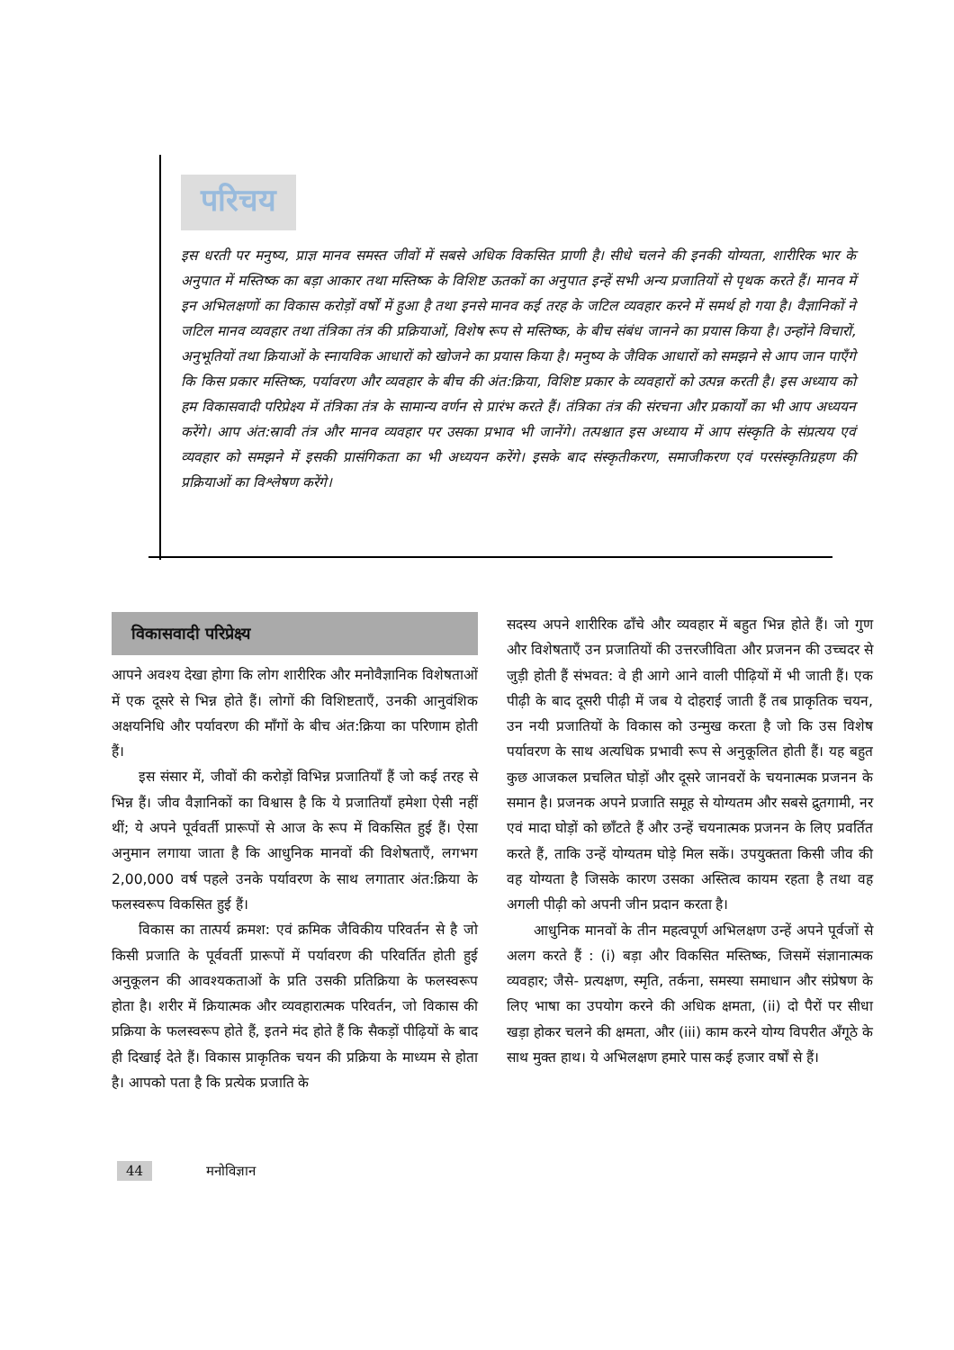परिचय
इस धरती पर मनुष्य, प्राज्ञ मानव समस्त जीवों में सबसे अधिक विकसित प्राणी है। सीधे चलने की इनकी योग्यता, शारीरिक भार के अनुपात में मस्तिष्क का बड़ा आकार तथा मस्तिष्क के विशिष्ट ऊतकों का अनुपात इन्हें सभी अन्य प्रजातियों से पृथक करते हैं। मानव में इन अभिलक्षणों का विकास करोड़ों वर्षों में हुआ है तथा इनसे मानव कई तरह के जटिल व्यवहार करने में समर्थ हो गया है। वैज्ञानिकों ने जटिल मानव व्यवहार तथा तंत्रिका तंत्र की प्रक्रियाओं, विशेष रूप से मस्तिष्क, के बीच संबंध जानने का प्रयास किया है। उन्होंने विचारों, अनुभूतियों तथा क्रियाओं के स्नायविक आधारों को खोजने का प्रयास किया है। मनुष्य के जैविक आधारों को समझने से आप जान पाएँगे कि किस प्रकार मस्तिष्क, पर्यावरण और व्यवहार के बीच की अंत:क्रिया, विशिष्ट प्रकार के व्यवहारों को उत्पन्न करती है। इस अध्याय को हम विकासवादी परिप्रेक्ष्य में तंत्रिका तंत्र के सामान्य वर्णन से प्रारंभ करते हैं। तंत्रिका तंत्र की संरचना और प्रकार्यों का भी आप अध्ययन करेंगे। आप अंत:स्रावी तंत्र और मानव व्यवहार पर उसका प्रभाव भी जानेंगे। तत्पश्चात इस अध्याय में आप संस्कृति के संप्रत्यय एवं व्यवहार को समझने में इसकी प्रासंगिकता का भी अध्ययन करेंगे। इसके बाद संस्कृतीकरण, समाजीकरण एवं परसंस्कृतिग्रहण की प्रक्रियाओं का विश्लेषण करेंगे।
विकासवादी परिप्रेक्ष्य
आपने अवश्य देखा होगा कि लोग शारीरिक और मनोवैज्ञानिक विशेषताओं में एक दूसरे से भिन्न होते हैं। लोगों की विशिष्टताएँ, उनकी आनुवंशिक अक्षयनिधि और पर्यावरण की माँगों के बीच अंत:क्रिया का परिणाम होती हैं।
इस संसार में, जीवों की करोड़ों विभिन्न प्रजातियाँ हैं जो कई तरह से भिन्न हैं। जीव वैज्ञानिकों का विश्वास है कि ये प्रजातियाँ हमेशा ऐसी नहीं थीं; ये अपने पूर्ववर्ती प्रारूपों से आज के रूप में विकसित हुई हैं। ऐसा अनुमान लगाया जाता है कि आधुनिक मानवों की विशेषताएँ, लगभग 2,00,000 वर्ष पहले उनके पर्यावरण के साथ लगातार अंत:क्रिया के फलस्वरूप विकसित हुई हैं।
विकास का तात्पर्य क्रमश: एवं क्रमिक जैविकीय परिवर्तन से है जो किसी प्रजाति के पूर्ववर्ती प्रारूपों में पर्यावरण की परिवर्तित होती हुई अनुकूलन की आवश्यकताओं के प्रति उसकी प्रतिक्रिया के फलस्वरूप होता है। शरीर में क्रियात्मक और व्यवहारात्मक परिवर्तन, जो विकास की प्रक्रिया के फलस्वरूप होते हैं, इतने मंद होते हैं कि सैकड़ों पीढ़ियों के बाद ही दिखाई देते हैं। विकास प्राकृतिक चयन की प्रक्रिया के माध्यम से होता है। आपको पता है कि प्रत्येक प्रजाति के
सदस्य अपने शारीरिक ढाँचे और व्यवहार में बहुत भिन्न होते हैं। जो गुण और विशेषताएँ उन प्रजातियों की उत्तरजीविता और प्रजनन की उच्चदर से जुड़ी होती हैं संभवत: वे ही आगे आने वाली पीढ़ियों में भी जाती हैं। एक पीढ़ी के बाद दूसरी पीढ़ी में जब ये दोहराई जाती हैं तब प्राकृतिक चयन, उन नयी प्रजातियों के विकास को उन्मुख करता है जो कि उस विशेष पर्यावरण के साथ अत्यधिक प्रभावी रूप से अनुकूलित होती हैं। यह बहुत कुछ आजकल प्रचलित घोड़ों और दूसरे जानवरों के चयनात्मक प्रजनन के समान है। प्रजनक अपने प्रजाति समूह से योग्यतम और सबसे द्रुतगामी, नर एवं मादा घोड़ों को छाँटते हैं और उन्हें चयनात्मक प्रजनन के लिए प्रवर्तित करते हैं, ताकि उन्हें योग्यतम घोड़े मिल सकें। उपयुक्तता किसी जीव की वह योग्यता है जिसके कारण उसका अस्तित्व कायम रहता है तथा वह अगली पीढ़ी को अपनी जीन प्रदान करता है।
आधुनिक मानवों के तीन महत्वपूर्ण अभिलक्षण उन्हें अपने पूर्वजों से अलग करते हैं : (i) बड़ा और विकसित मस्तिष्क, जिसमें संज्ञानात्मक व्यवहार; जैसे- प्रत्यक्षण, स्मृति, तर्कना, समस्या समाधान और संप्रेषण के लिए भाषा का उपयोग करने की अधिक क्षमता, (ii) दो पैरों पर सीधा खड़ा होकर चलने की क्षमता, और (iii) काम करने योग्य विपरीत अँगूठे के साथ मुक्त हाथ। ये अभिलक्षण हमारे पास कई हजार वर्षों से हैं।
44 मनोविज्ञान